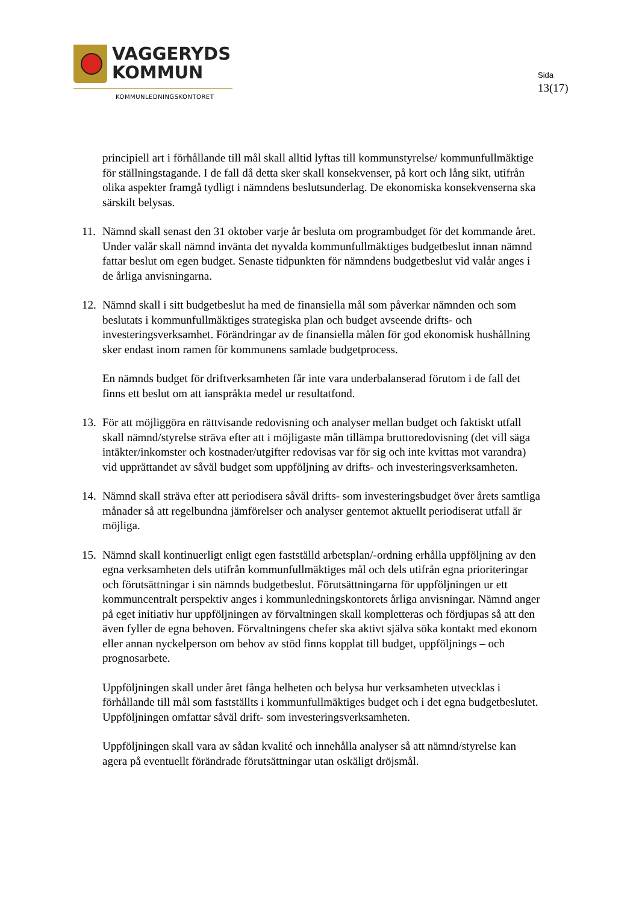VAGGERYDS
KOMMUN
KOMMUNLEDNINGSKONTORET
Sida
13(17)
principiell art i förhållande till mål skall alltid lyftas till kommunstyrelse/ kommunfullmäktige för ställningstagande. I de fall då detta sker skall konsekvenser, på kort och lång sikt, utifrån olika aspekter framgå tydligt i nämndens beslutsunderlag. De ekonomiska konsekvenserna ska särskilt belysas.
11. Nämnd skall senast den 31 oktober varje år besluta om programbudget för det kommande året. Under valår skall nämnd invänta det nyvalda kommunfullmäktiges budgetbeslut innan nämnd fattar beslut om egen budget. Senaste tidpunkten för nämndens budgetbeslut vid valår anges i de årliga anvisningarna.
12. Nämnd skall i sitt budgetbeslut ha med de finansiella mål som påverkar nämnden och som beslutats i kommunfullmäktiges strategiska plan och budget avseende drifts- och investeringsverksamhet. Förändringar av de finansiella målen för god ekonomisk hushållning sker endast inom ramen för kommunens samlade budgetprocess.
En nämnds budget för driftverksamheten får inte vara underbalanserad förutom i de fall det finns ett beslut om att ianspråkta medel ur resultatfond.
13. För att möjliggöra en rättvisande redovisning och analyser mellan budget och faktiskt utfall skall nämnd/styrelse sträva efter att i möjligaste mån tillämpa bruttoredovisning (det vill säga intäkter/inkomster och kostnader/utgifter redovisas var för sig och inte kvittas mot varandra) vid upprättandet av såväl budget som uppföljning av drifts- och investeringsverksamheten.
14. Nämnd skall sträva efter att periodisera såväl drifts- som investeringsbudget över årets samtliga månader så att regelbundna jämförelser och analyser gentemot aktuellt periodiserat utfall är möjliga.
15. Nämnd skall kontinuerligt enligt egen fastställd arbetsplan/-ordning erhålla uppföljning av den egna verksamheten dels utifrån kommunfullmäktiges mål och dels utifrån egna prioriteringar och förutsättningar i sin nämnds budgetbeslut. Förutsättningarna för uppföljningen ur ett kommuncentralt perspektiv anges i kommunledningskontorets årliga anvisningar. Nämnd anger på eget initiativ hur uppföljningen av förvaltningen skall kompletteras och fördjupas så att den även fyller de egna behoven. Förvaltningens chefer ska aktivt själva söka kontakt med ekonom eller annan nyckelperson om behov av stöd finns kopplat till budget, uppföljnings – och prognosarbete.
Uppföljningen skall under året fånga helheten och belysa hur verksamheten utvecklas i förhållande till mål som fastställts i kommunfullmäktiges budget och i det egna budgetbeslutet. Uppföljningen omfattar såväl drift- som investeringsverksamheten.
Uppföljningen skall vara av sådan kvalité och innehålla analyser så att nämnd/styrelse kan agera på eventuellt förändrade förutsättningar utan oskäligt dröjsmål.